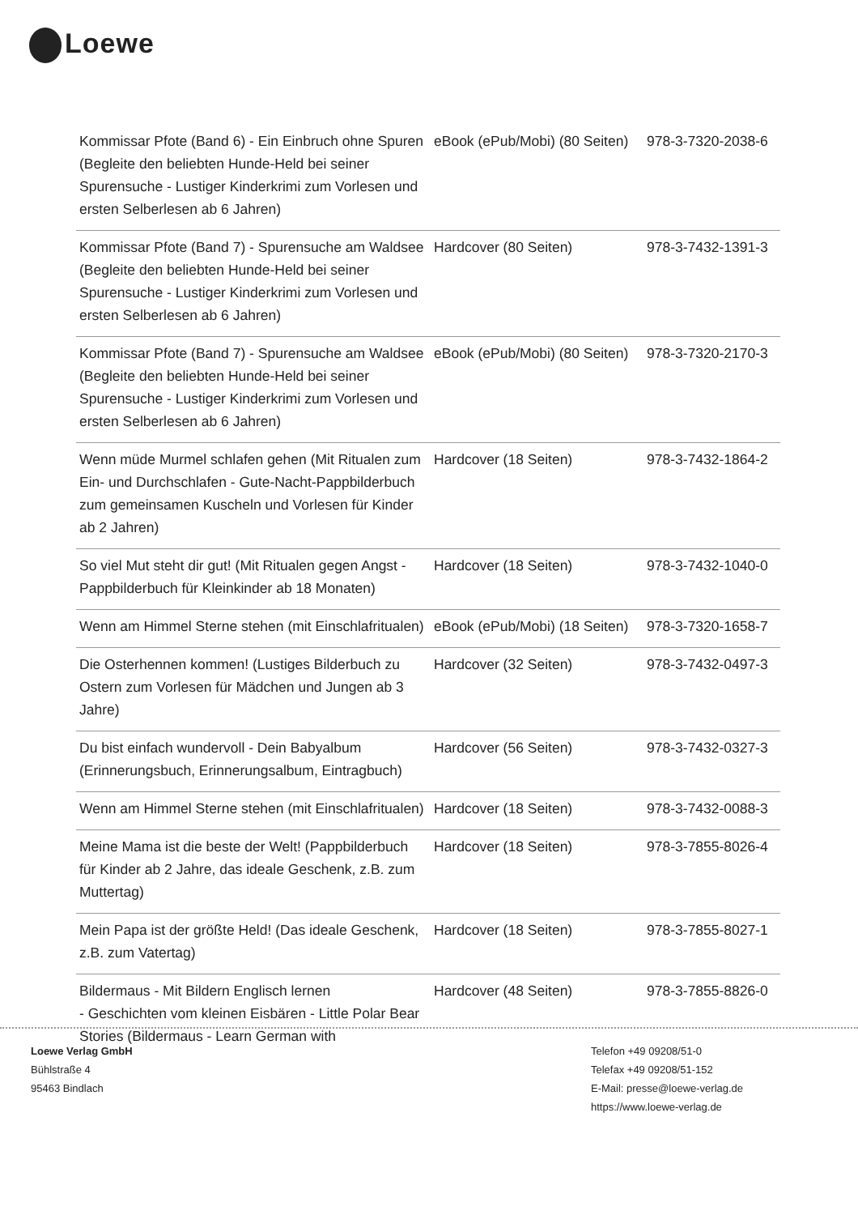Loewe
| Kommissar Pfote (Band 6) - Ein Einbruch ohne Spuren (Begleite den beliebten Hunde-Held bei seiner Spurensuche - Lustiger Kinderkrimi zum Vorlesen und ersten Selberlesen ab 6 Jahren) | eBook (ePub/Mobi) (80 Seiten) | 978-3-7320-2038-6 |
| Kommissar Pfote (Band 7) - Spurensuche am Waldsee (Begleite den beliebten Hunde-Held bei seiner Spurensuche - Lustiger Kinderkrimi zum Vorlesen und ersten Selberlesen ab 6 Jahren) | Hardcover (80 Seiten) | 978-3-7432-1391-3 |
| Kommissar Pfote (Band 7) - Spurensuche am Waldsee (Begleite den beliebten Hunde-Held bei seiner Spurensuche - Lustiger Kinderkrimi zum Vorlesen und ersten Selberlesen ab 6 Jahren) | eBook (ePub/Mobi) (80 Seiten) | 978-3-7320-2170-3 |
| Wenn müde Murmel schlafen gehen (Mit Ritualen zum Ein- und Durchschlafen - Gute-Nacht-Pappbilderbuch zum gemeinsamen Kuscheln und Vorlesen für Kinder ab 2 Jahren) | Hardcover (18 Seiten) | 978-3-7432-1864-2 |
| So viel Mut steht dir gut! (Mit Ritualen gegen Angst - Pappbilderbuch für Kleinkinder ab 18 Monaten) | Hardcover (18 Seiten) | 978-3-7432-1040-0 |
| Wenn am Himmel Sterne stehen (mit Einschlafritualen) | eBook (ePub/Mobi) (18 Seiten) | 978-3-7320-1658-7 |
| Die Osterhennen kommen! (Lustiges Bilderbuch zu Ostern zum Vorlesen für Mädchen und Jungen ab 3 Jahre) | Hardcover (32 Seiten) | 978-3-7432-0497-3 |
| Du bist einfach wundervoll - Dein Babyalbum (Erinnerungsbuch, Erinnerungsalbum, Eintragbuch) | Hardcover (56 Seiten) | 978-3-7432-0327-3 |
| Wenn am Himmel Sterne stehen (mit Einschlafritualen) | Hardcover (18 Seiten) | 978-3-7432-0088-3 |
| Meine Mama ist die beste der Welt! (Pappbilderbuch für Kinder ab 2 Jahre, das ideale Geschenk, z.B. zum Muttertag) | Hardcover (18 Seiten) | 978-3-7855-8026-4 |
| Mein Papa ist der größte Held! (Das ideale Geschenk, z.B. zum Vatertag) | Hardcover (18 Seiten) | 978-3-7855-8027-1 |
| Bildermaus - Mit Bildern Englisch lernen - Geschichten vom kleinen Eisbären - Little Polar Bear Stories (Bildermaus - Learn German with | Hardcover (48 Seiten) | 978-3-7855-8826-0 |
Loewe Verlag GmbH
Bühlstraße 4
95463 Bindlach
Telefon +49 09208/51-0
Telefax +49 09208/51-152
E-Mail: presse@loewe-verlag.de
https://www.loewe-verlag.de